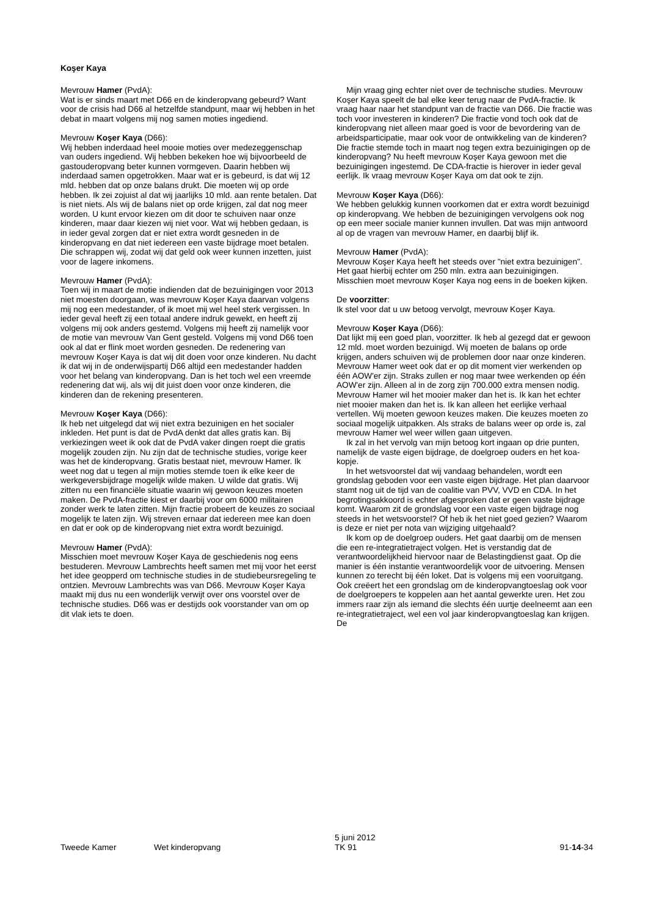Koşer Kaya
Mevrouw Hamer (PvdA):
Wat is er sinds maart met D66 en de kinderopvang gebeurd? Want voor de crisis had D66 al hetzelfde standpunt, maar wij hebben in het debat in maart volgens mij nog samen moties ingediend.
Mevrouw Koşer Kaya (D66):
Wij hebben inderdaad heel mooie moties over medezeggenschap van ouders ingediend. Wij hebben bekeken hoe wij bijvoorbeeld de gastouderopvang beter kunnen vormgeven. Daarin hebben wij inderdaad samen opgetrokken. Maar wat er is gebeurd, is dat wij 12 mld. hebben dat op onze balans drukt. Die moeten wij op orde hebben. Ik zei zojuist al dat wij jaarlijks 10 mld. aan rente betalen. Dat is niet niets. Als wij de balans niet op orde krijgen, zal dat nog meer worden. U kunt ervoor kiezen om dit door te schuiven naar onze kinderen, maar daar kiezen wij niet voor. Wat wij hebben gedaan, is in ieder geval zorgen dat er niet extra wordt gesneden in de kinderopvang en dat niet iedereen een vaste bijdrage moet betalen. Die schrappen wij, zodat wij dat geld ook weer kunnen inzetten, juist voor de lagere inkomens.
Mevrouw Hamer (PvdA):
Toen wij in maart de motie indienden dat de bezuinigingen voor 2013 niet moesten doorgaan, was mevrouw Koşer Kaya daarvan volgens mij nog een medestander, of ik moet mij wel heel sterk vergissen. In ieder geval heeft zij een totaal andere indruk gewekt, en heeft zij volgens mij ook anders gestemd. Volgens mij heeft zij namelijk voor de motie van mevrouw Van Gent gesteld. Volgens mij vond D66 toen ook al dat er flink moet worden gesneden. De redenering van mevrouw Koşer Kaya is dat wij dit doen voor onze kinderen. Nu dacht ik dat wij in de onderwijspartij D66 altijd een medestander hadden voor het belang van kinderopvang. Dan is het toch wel een vreemde redenering dat wij, als wij dit juist doen voor onze kinderen, die kinderen dan de rekening presenteren.
Mevrouw Koşer Kaya (D66):
Ik heb net uitgelegd dat wij niet extra bezuinigen en het socialer inkleden. Het punt is dat de PvdA denkt dat alles gratis kan. Bij verkiezingen weet ik ook dat de PvdA vaker dingen roept die gratis mogelijk zouden zijn. Nu zijn dat de technische studies, vorige keer was het de kinderopvang. Gratis bestaat niet, mevrouw Hamer. Ik weet nog dat u tegen al mijn moties stemde toen ik elke keer de werkgeversbijdrage mogelijk wilde maken. U wilde dat gratis. Wij zitten nu een financiële situatie waarin wij gewoon keuzes moeten maken. De PvdA-fractie kiest er daarbij voor om 6000 militairen zonder werk te laten zitten. Mijn fractie probeert de keuzes zo sociaal mogelijk te laten zijn. Wij streven ernaar dat iedereen mee kan doen en dat er ook op de kinderopvang niet extra wordt bezuinigd.
Mevrouw Hamer (PvdA):
Misschien moet mevrouw Koşer Kaya de geschiedenis nog eens bestuderen. Mevrouw Lambrechts heeft samen met mij voor het eerst het idee geopperd om technische studies in de studiebeursregeling te ontzien. Mevrouw Lambrechts was van D66. Mevrouw Koşer Kaya maakt mij dus nu een wonderlijk verwijt over ons voorstel over de technische studies. D66 was er destijds ook voorstander van om op dit vlak iets te doen.
Mijn vraag ging echter niet over de technische studies. Mevrouw Koşer Kaya speelt de bal elke keer terug naar de PvdA-fractie. Ik vraag haar naar het standpunt van de fractie van D66. Die fractie was toch voor investeren in kinderen? Die fractie vond toch ook dat de kinderopvang niet alleen maar goed is voor de bevordering van de arbeidsparticipatie, maar ook voor de ontwikkeling van de kinderen? Die fractie stemde toch in maart nog tegen extra bezuinigingen op de kinderopvang? Nu heeft mevrouw Koşer Kaya gewoon met die bezuinigingen ingestemd. De CDA-fractie is hierover in ieder geval eerlijk. Ik vraag mevrouw Koşer Kaya om dat ook te zijn.
Mevrouw Koşer Kaya (D66):
We hebben gelukkig kunnen voorkomen dat er extra wordt bezuinigd op kinderopvang. We hebben de bezuinigingen vervolgens ook nog op een meer sociale manier kunnen invullen. Dat was mijn antwoord al op de vragen van mevrouw Hamer, en daarbij blijf ik.
Mevrouw Hamer (PvdA):
Mevrouw Koşer Kaya heeft het steeds over "niet extra bezuinigen". Het gaat hierbij echter om 250 mln. extra aan bezuinigingen. Misschien moet mevrouw Koşer Kaya nog eens in de boeken kijken.
De voorzitter:
Ik stel voor dat u uw betoog vervolgt, mevrouw Koşer Kaya.
Mevrouw Koşer Kaya (D66):
Dat lijkt mij een goed plan, voorzitter. Ik heb al gezegd dat er gewoon 12 mld. moet worden bezuinigd. Wij moeten de balans op orde krijgen, anders schuiven wij de problemen door naar onze kinderen. Mevrouw Hamer weet ook dat er op dit moment vier werkenden op één AOW'er zijn. Straks zullen er nog maar twee werkenden op één AOW'er zijn. Alleen al in de zorg zijn 700.000 extra mensen nodig. Mevrouw Hamer wil het mooier maker dan het is. Ik kan het echter niet mooier maken dan het is. Ik kan alleen het eerlijke verhaal vertellen. Wij moeten gewoon keuzes maken. Die keuzes moeten zo sociaal mogelijk uitpakken. Als straks de balans weer op orde is, zal mevrouw Hamer wel weer willen gaan uitgeven.
Ik zal in het vervolg van mijn betoog kort ingaan op drie punten, namelijk de vaste eigen bijdrage, de doelgroep ouders en het koa-kopje.
In het wetsvoorstel dat wij vandaag behandelen, wordt een grondslag geboden voor een vaste eigen bijdrage. Het plan daarvoor stamt nog uit de tijd van de coalitie van PVV, VVD en CDA. In het begrotingsakkoord is echter afgesproken dat er geen vaste bijdrage komt. Waarom zit de grondslag voor een vaste eigen bijdrage nog steeds in het wetsvoorstel? Of heb ik het niet goed gezien? Waarom is deze er niet per nota van wijziging uitgehaald?
Ik kom op de doelgroep ouders. Het gaat daarbij om de mensen die een re-integratietraject volgen. Het is verstandig dat de verantwoordelijkheid hiervoor naar de Belastingdienst gaat. Op die manier is één instantie verantwoordelijk voor de uitvoering. Mensen kunnen zo terecht bij één loket. Dat is volgens mij een vooruitgang. Ook creëert het een grondslag om de kinderopvangtoeslag ook voor de doelgroepers te koppelen aan het aantal gewerkte uren. Het zou immers raar zijn als iemand die slechts één uurtje deelneemt aan een re-integratietraject, wel een vol jaar kinderopvangtoeslag kan krijgen. De
Tweede Kamer Wet kinderopvang
5 juni 2012
TK 91
91-14-34